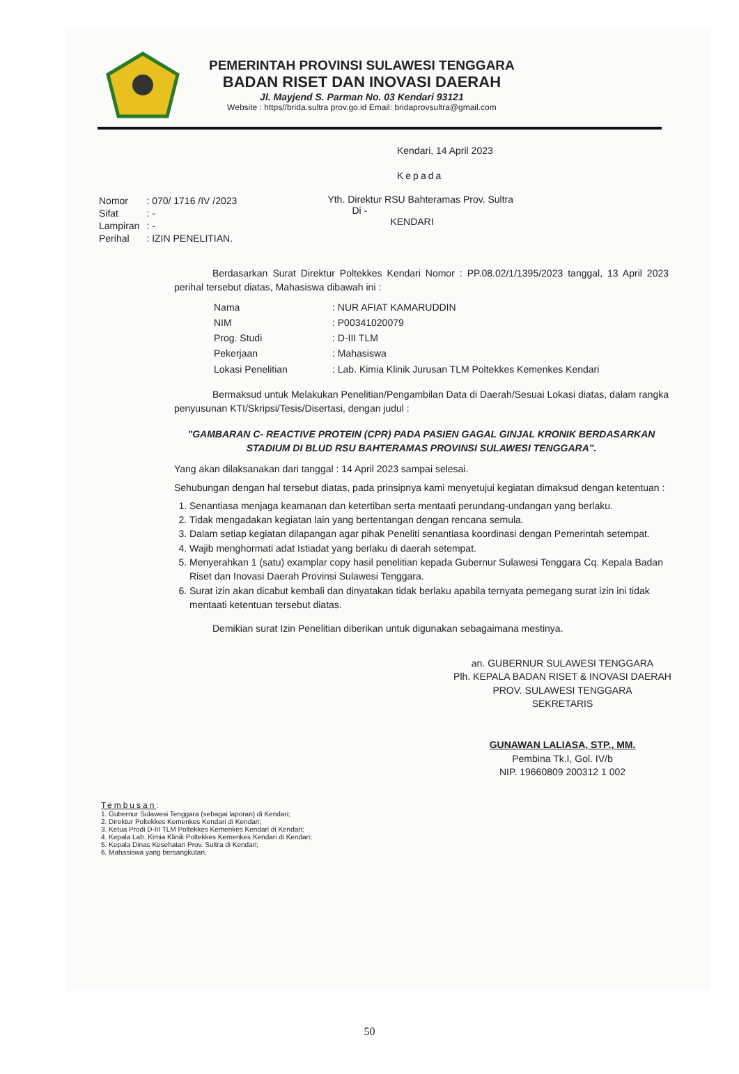PEMERINTAH PROVINSI SULAWESI TENGGARA
BADAN RISET DAN INOVASI DAERAH
Jl. Mayjend S. Parman No. 03 Kendari 93121
Website : https//brida.sultra prov.go.id Email: bridaprovsultra@gmail.com
Kendari, 14 April 2023
Kepada
| Nomor | : 070/ 1716 /IV /2023 |
| Sifat | : - |
| Lampiran | : - |
| Perihal | : IZIN PENELITIAN. |
Yth. Direktur RSU Bahteramas Prov. Sultra
Di -
KENDARI
Berdasarkan Surat Direktur Poltekkes Kendari Nomor : PP.08.02/1/1395/2023 tanggal, 13 April 2023 perihal tersebut diatas, Mahasiswa dibawah ini :
| Nama | : NUR AFIAT KAMARUDDIN |
| NIM | : P00341020079 |
| Prog. Studi | : D-III TLM |
| Pekerjaan | : Mahasiswa |
| Lokasi Penelitian | : Lab. Kimia Klinik Jurusan TLM Poltekkes Kemenkes Kendari |
Bermaksud untuk Melakukan Penelitian/Pengambilan Data di Daerah/Sesuai Lokasi diatas, dalam rangka penyusunan KTI/Skripsi/Tesis/Disertasi, dengan judul :
"GAMBARAN C- REACTIVE PROTEIN (CPR) PADA PASIEN GAGAL GINJAL KRONIK BERDASARKAN STADIUM DI BLUD RSU BAHTERAMAS PROVINSI SULAWESI TENGGARA".
Yang akan dilaksanakan dari tanggal : 14 April 2023 sampai selesai.
Sehubungan dengan hal tersebut diatas, pada prinsipnya kami menyetujui kegiatan dimaksud dengan ketentuan :
1. Senantiasa menjaga keamanan dan ketertiban serta mentaati perundang-undangan yang berlaku.
2. Tidak mengadakan kegiatan lain yang bertentangan dengan rencana semula.
3. Dalam setiap kegiatan dilapangan agar pihak Peneliti senantiasa koordinasi dengan Pemerintah setempat.
4. Wajib menghormati adat Istiadat yang berlaku di daerah setempat.
5. Menyerahkan 1 (satu) examplar copy hasil penelitian kepada Gubernur Sulawesi Tenggara Cq. Kepala Badan Riset dan Inovasi Daerah Provinsi Sulawesi Tenggara.
6. Surat izin akan dicabut kembali dan dinyatakan tidak berlaku apabila ternyata pemegang surat izin ini tidak mentaati ketentuan tersebut diatas.
Demikian surat Izin Penelitian diberikan untuk digunakan sebagaimana mestinya.
an. GUBERNUR SULAWESI TENGGARA
Plh. KEPALA BADAN RISET & INOVASI DAERAH
PROV. SULAWESI TENGGARA
SEKRETARIS
GUNAWAN LALIASA, STP., MM.
Pembina Tk.I, Gol. IV/b
NIP. 19660809 200312 1 002
Tembusan:
1. Gubernur Sulawesi Tenggara (sebagai laporan) di Kendari;
2. Direktur Poltekkes Kemenkes Kendari di Kendari;
3. Ketua Prodi D-III TLM Poltekkes Kemenkes Kendari di Kendari;
4. Kepala Lab. Kimia Klinik Poltekkes Kemenkes Kendari di Kendari;
5. Kepala Dinas Kesehatan Prov. Sultra di Kendari;
6. Mahasiswa yang bersangkutan.
50